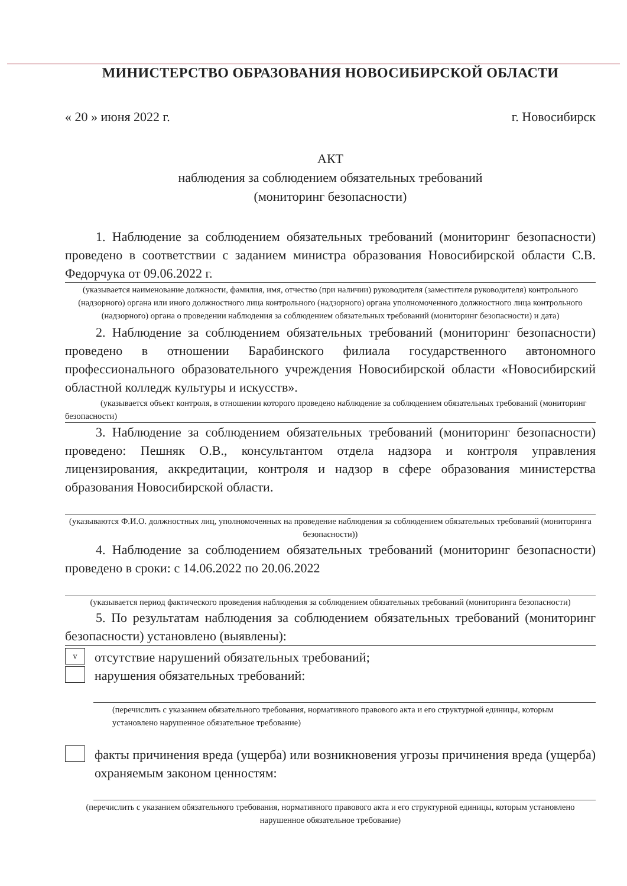МИНИСТЕРСТВО ОБРАЗОВАНИЯ НОВОСИБИРСКОЙ ОБЛАСТИ
« 20 » июня 2022 г. г. Новосибирск
АКТ
наблюдения за соблюдением обязательных требований
(мониторинг безопасности)
1. Наблюдение за соблюдением обязательных требований (мониторинг безопасности) проведено в соответствии с заданием министра образования Новосибирской области С.В. Федорчука от 09.06.2022 г.
(указывается наименование должности, фамилия, имя, отчество (при наличии) руководителя (заместителя руководителя) контрольного (надзорного) органа или иного должностного лица контрольного (надзорного) органа уполномоченного должностного лица контрольного (надзорного) органа о проведении наблюдения за соблюдением обязательных требований (мониторинг безопасности) и дата)
2. Наблюдение за соблюдением обязательных требований (мониторинг безопасности) проведено в отношении Барабинского филиала государственного автономного профессионального образовательного учреждения Новосибирской области «Новосибирский областной колледж культуры и искусств».
(указывается объект контроля, в отношении которого проведено наблюдение за соблюдением обязательных требований (мониторинг безопасности)
3. Наблюдение за соблюдением обязательных требований (мониторинг безопасности) проведено: Пешняк О.В., консультантом отдела надзора и контроля управления лицензирования, аккредитации, контроля и надзор в сфере образования министерства образования Новосибирской области.
(указываются Ф.И.О. должностных лиц, уполномоченных на проведение наблюдения за соблюдением обязательных требований (мониторинга безопасности))
4. Наблюдение за соблюдением обязательных требований (мониторинг безопасности) проведено в сроки: с 14.06.2022 по 20.06.2022
(указывается период фактического проведения наблюдения за соблюдением обязательных требований (мониторинга безопасности)
5. По результатам наблюдения за соблюдением обязательных требований (мониторинг безопасности) установлено (выявлены):
v
отсутствие нарушений обязательных требований;
нарушения обязательных требований:
(перечислить с указанием обязательного требования, нормативного правового акта и его структурной единицы, которым установлено нарушенное обязательное требование)
факты причинения вреда (ущерба) или возникновения угрозы причинения вреда (ущерба) охраняемым законом ценностям:
(перечислить с указанием обязательного требования, нормативного правового акта и его структурной единицы, которым установлено нарушенное обязательное требование)